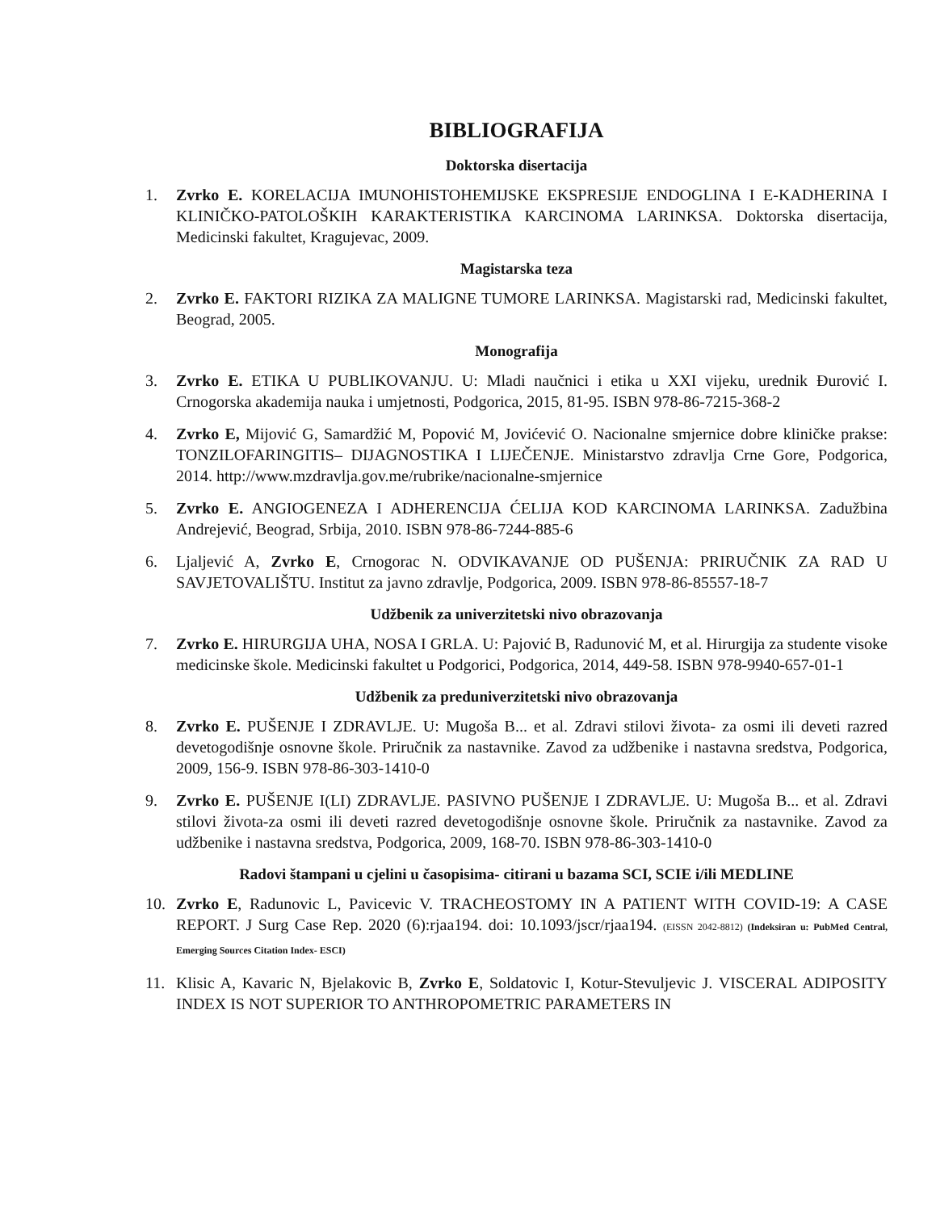BIBLIOGRAFIJA
Doktorska disertacija
1. Zvrko E. KORELACIJA IMUNOHISTOHEMIJSKE EKSPRESIJE ENDOGLINA I E-KADHERINA I KLINIČKO-PATOLOŠKIH KARAKTERISTIKA KARCINOMA LARINKSA. Doktorska disertacija, Medicinski fakultet, Kragujevac, 2009.
Magistarska teza
2. Zvrko E. FAKTORI RIZIKA ZA MALIGNE TUMORE LARINKSA. Magistarski rad, Medicinski fakultet, Beograd, 2005.
Monografija
3. Zvrko E. ETIKA U PUBLIKOVANJU. U: Mladi naučnici i etika u XXI vijeku, urednik Đurović I. Crnogorska akademija nauka i umjetnosti, Podgorica, 2015, 81-95. ISBN 978-86-7215-368-2
4. Zvrko E, Mijović G, Samardžić M, Popović M, Jovićević O. Nacionalne smjernice dobre kliničke prakse: TONZILOFARINGITIS– DIJAGNOSTIKA I LIJEČENJE. Ministarstvo zdravlja Crne Gore, Podgorica, 2014. http://www.mzdravlja.gov.me/rubrike/nacionalne-smjernice
5. Zvrko E. ANGIOGENEZA I ADHERENCIJA ĆELIJA KOD KARCINOMA LARINKSA. Zadužbina Andrejević, Beograd, Srbija, 2010. ISBN 978-86-7244-885-6
6. Ljaljević A, Zvrko E, Crnogorac N. ODVIKAVANJE OD PUŠENJA: PRIRUČNIK ZA RAD U SAVJETOVALIŠTU. Institut za javno zdravlje, Podgorica, 2009. ISBN 978-86-85557-18-7
Udžbenik za univerzitetski nivo obrazovanja
7. Zvrko E. HIRURGIJA UHA, NOSA I GRLA. U: Pajović B, Radunović M, et al. Hirurgija za studente visoke medicinske škole. Medicinski fakultet u Podgorici, Podgorica, 2014, 449-58. ISBN 978-9940-657-01-1
Udžbenik za preduniverzitetski nivo obrazovanja
8. Zvrko E. PUŠENJE I ZDRAVLJE. U: Mugoša B... et al. Zdravi stilovi života- za osmi ili deveti razred devetogodišnje osnovne škole. Priručnik za nastavnike. Zavod za udžbenike i nastavna sredstva, Podgorica, 2009, 156-9. ISBN 978-86-303-1410-0
9. Zvrko E. PUŠENJE I(LI) ZDRAVLJE. PASIVNO PUŠENJE I ZDRAVLJE. U: Mugoša B... et al. Zdravi stilovi života-za osmi ili deveti razred devetogodišnje osnovne škole. Priručnik za nastavnike. Zavod za udžbenike i nastavna sredstva, Podgorica, 2009, 168-70. ISBN 978-86-303-1410-0
Radovi štampani u cjelini u časopisima- citirani u bazama SCI, SCIE i/ili MEDLINE
10. Zvrko E, Radunovic L, Pavicevic V. TRACHEOSTOMY IN A PATIENT WITH COVID-19: A CASE REPORT. J Surg Case Rep. 2020 (6):rjaa194. doi: 10.1093/jscr/rjaa194. (EISSN 2042-8812) (Indeksiran u: PubMed Central, Emerging Sources Citation Index- ESCI)
11. Klisic A, Kavaric N, Bjelakovic B, Zvrko E, Soldatovic I, Kotur-Stevuljevic J. VISCERAL ADIPOSITY INDEX IS NOT SUPERIOR TO ANTHROPOMETRIC PARAMETERS IN